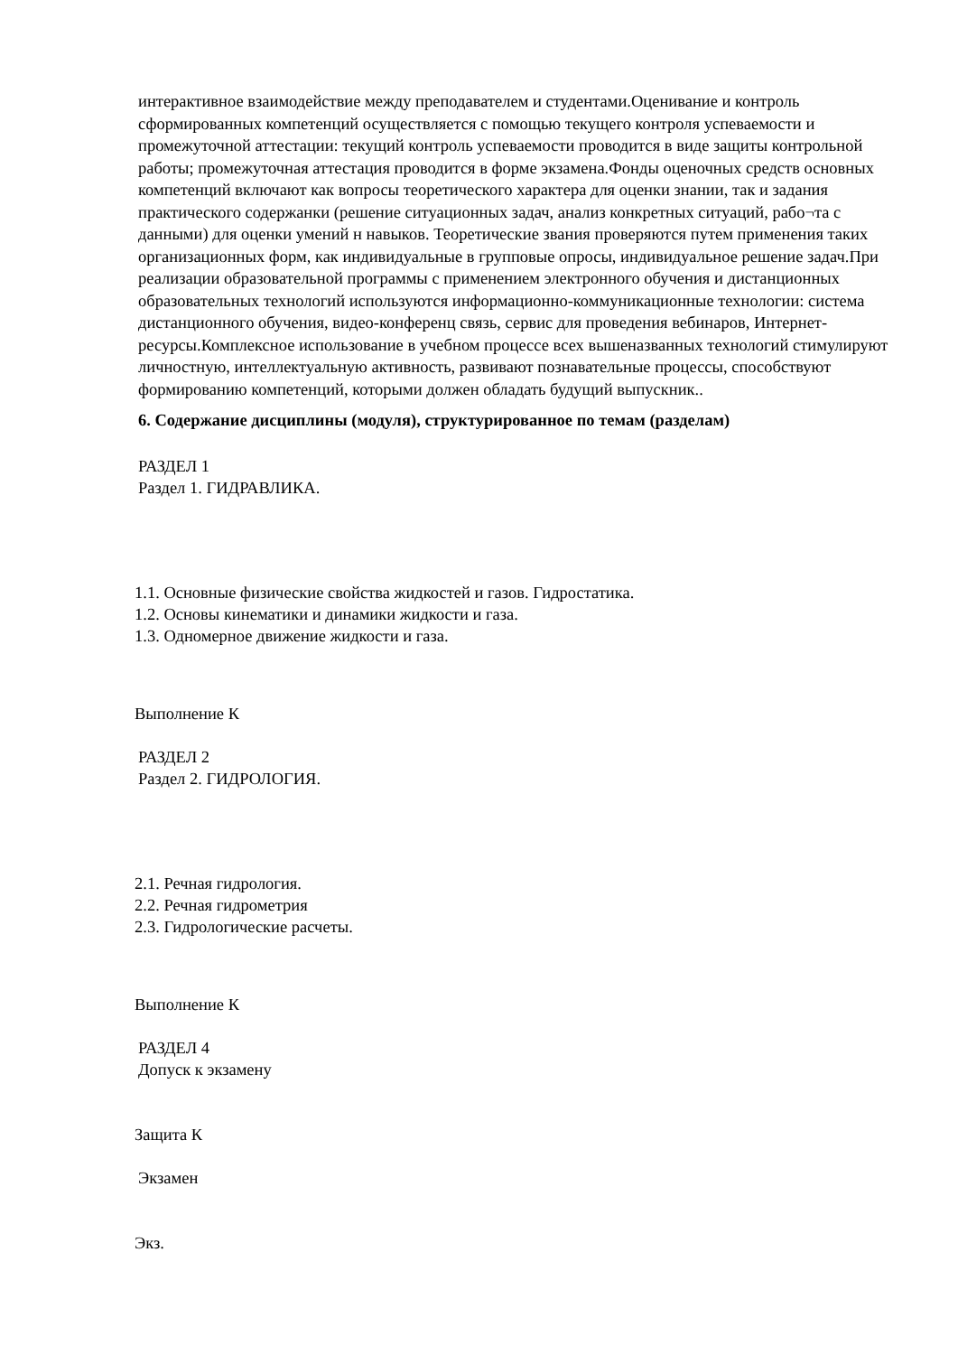интерактивное взаимодействие между преподавателем и студентами.Оценивание и контроль сформированных компетенций осуществляется с помощью текущего контроля успеваемости и промежуточной аттестации: текущий контроль успеваемости проводится в виде защиты контрольной работы; промежуточная аттестация проводится в форме экзамена.Фонды оценочных средств основных компетенций включают как вопросы теоретического характера для оценки знании, так и задания практического содержанки (решение ситуационных задач, анализ конкретных ситуаций, рабо¬та с данными) для оценки умений н навыков. Теоретические звания проверяются путем применения таких организационных форм, как индивидуальные в групповые опросы, индивидуальное решение задач.При реализации образовательной программы с применением электронного обучения и дистанционных образовательных технологий используются информационно-коммуникационные технологии: система дистанционного обучения, видео-конференц связь, сервис для проведения вебинаров, Интернет-ресурсы.Комплексное использование в учебном процессе всех вышеназванных технологий стимулируют личностную, интеллектуальную активность, развивают познавательные процессы, способствуют формированию компетенций, которыми должен обладать будущий выпускник..
6. Содержание дисциплины (модуля), структурированное по темам (разделам)
РАЗДЕЛ 1
Раздел 1. ГИДРАВЛИКА.
1.1. Основные физические свойства жидкостей и газов. Гидростатика.
1.2. Основы кинематики и динамики жидкости и газа.
1.3. Одномерное движение жидкости и газа.
Выполнение К
РАЗДЕЛ 2
Раздел 2. ГИДРОЛОГИЯ.
2.1. Речная гидрология.
2.2. Речная гидрометрия
2.3. Гидрологические расчеты.
Выполнение К
РАЗДЕЛ 4
Допуск к экзамену
Защита К
Экзамен
Экз.